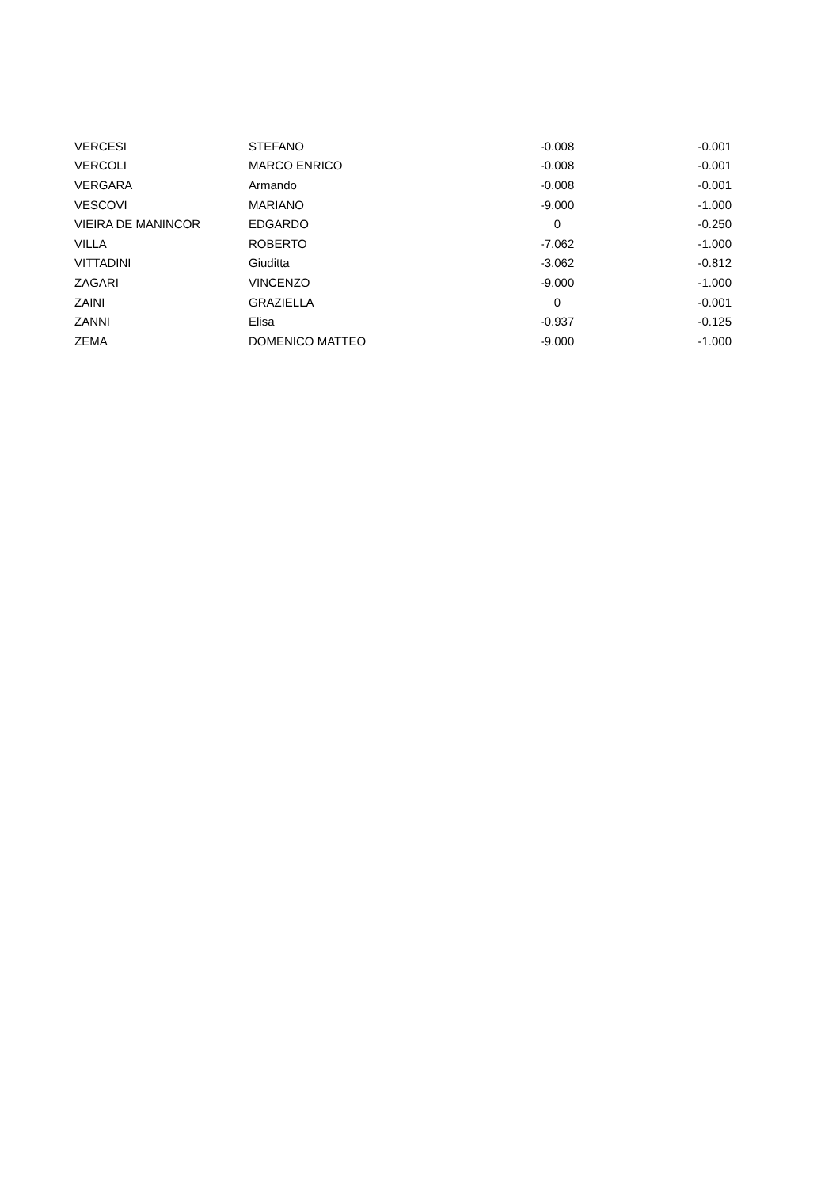| VERCESI | STEFANO | -0.008 | -0.001 |
| VERCOLI | MARCO ENRICO | -0.008 | -0.001 |
| VERGARA | Armando | -0.008 | -0.001 |
| VESCOVI | MARIANO | -9.000 | -1.000 |
| VIEIRA DE MANINCOR | EDGARDO | 0 | -0.250 |
| VILLA | ROBERTO | -7.062 | -1.000 |
| VITTADINI | Giuditta | -3.062 | -0.812 |
| ZAGARI | VINCENZO | -9.000 | -1.000 |
| ZAINI | GRAZIELLA | 0 | -0.001 |
| ZANNI | Elisa | -0.937 | -0.125 |
| ZEMA | DOMENICO MATTEO | -9.000 | -1.000 |